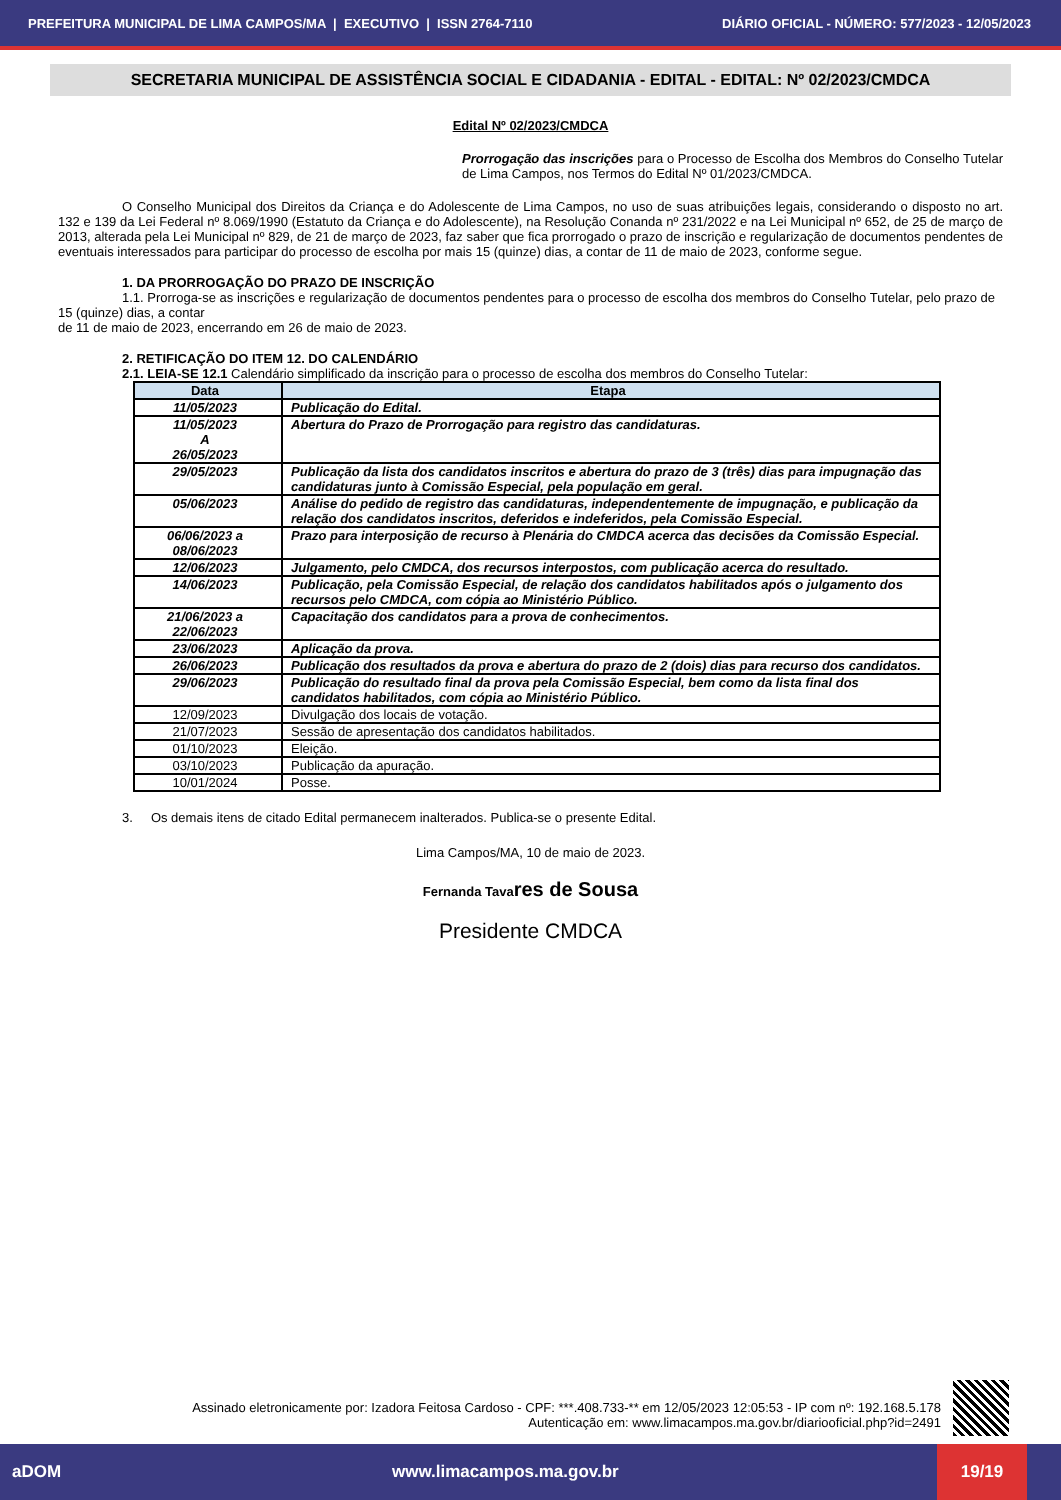PREFEITURA MUNICIPAL DE LIMA CAMPOS/MA | EXECUTIVO | ISSN 2764-7110 DIÁRIO OFICIAL - NÚMERO: 577/2023 - 12/05/2023
SECRETARIA MUNICIPAL DE ASSISTÊNCIA SOCIAL E CIDADANIA - EDITAL - EDITAL: Nº 02/2023/CMDCA
Edital Nº 02/2023/CMDCA
Prorrogação das inscrições para o Processo de Escolha dos Membros do Conselho Tutelar de Lima Campos, nos Termos do Edital Nº 01/2023/CMDCA.
O Conselho Municipal dos Direitos da Criança e do Adolescente de Lima Campos, no uso de suas atribuições legais, considerando o disposto no art. 132 e 139 da Lei Federal nº 8.069/1990 (Estatuto da Criança e do Adolescente), na Resolução Conanda nº 231/2022 e na Lei Municipal nº 652, de 25 de março de 2013, alterada pela Lei Municipal nº 829, de 21 de março de 2023, faz saber que fica prorrogado o prazo de inscrição e regularização de documentos pendentes de eventuais interessados para participar do processo de escolha por mais 15 (quinze) dias, a contar de 11 de maio de 2023, conforme segue.
1. DA PRORROGAÇÃO DO PRAZO DE INSCRIÇÃO
1.1. Prorroga-se as inscrições e regularização de documentos pendentes para o processo de escolha dos membros do Conselho Tutelar, pelo prazo de 15 (quinze) dias, a contar
de 11 de maio de 2023, encerrando em 26 de maio de 2023.
2. RETIFICAÇÃO DO ITEM 12. DO CALENDÁRIO
2.1. LEIA-SE 12.1 Calendário simplificado da inscrição para o processo de escolha dos membros do Conselho Tutelar:
| Data | Etapa |
| --- | --- |
| 11/05/2023 | Publicação do Edital. |
| 11/05/2023 A 26/05/2023 | Abertura do Prazo de Prorrogação para registro das candidaturas. |
| 29/05/2023 | Publicação da lista dos candidatos inscritos e abertura do prazo de 3 (três) dias para impugnação das candidaturas junto à Comissão Especial, pela população em geral. |
| 05/06/2023 | Análise do pedido de registro das candidaturas, independentemente de impugnação, e publicação da relação dos candidatos inscritos, deferidos e indeferidos, pela Comissão Especial. |
| 06/06/2023 a 08/06/2023 | Prazo para interposição de recurso à Plenária do CMDCA acerca das decisões da Comissão Especial. |
| 12/06/2023 | Julgamento, pelo CMDCA, dos recursos interpostos, com publicação acerca do resultado. |
| 14/06/2023 | Publicação, pela Comissão Especial, de relação dos candidatos habilitados após o julgamento dos recursos pelo CMDCA, com cópia ao Ministério Público. |
| 21/06/2023 a 22/06/2023 | Capacitação dos candidatos para a prova de conhecimentos. |
| 23/06/2023 | Aplicação da prova. |
| 26/06/2023 | Publicação dos resultados da prova e abertura do prazo de 2 (dois) dias para recurso dos candidatos. |
| 29/06/2023 | Publicação do resultado final da prova pela Comissão Especial, bem como da lista final dos candidatos habilitados, com cópia ao Ministério Público. |
| 12/09/2023 | Divulgação dos locais de votação. |
| 21/07/2023 | Sessão de apresentação dos candidatos habilitados. |
| 01/10/2023 | Eleição. |
| 03/10/2023 | Publicação da apuração. |
| 10/01/2024 | Posse. |
3. Os demais itens de citado Edital permanecem inalterados. Publica-se o presente Edital.
Lima Campos/MA, 10 de maio de 2023.
Fernanda Tavares de Sousa
Presidente CMDCA
Assinado eletronicamente por: Izadora Feitosa Cardoso - CPF: ***.408.733-** em 12/05/2023 12:05:53 - IP com nº: 192.168.5.178
Autenticação em: www.limacampos.ma.gov.br/diariooficial.php?id=2491
aDOM www.limacampos.ma.gov.br 19/19